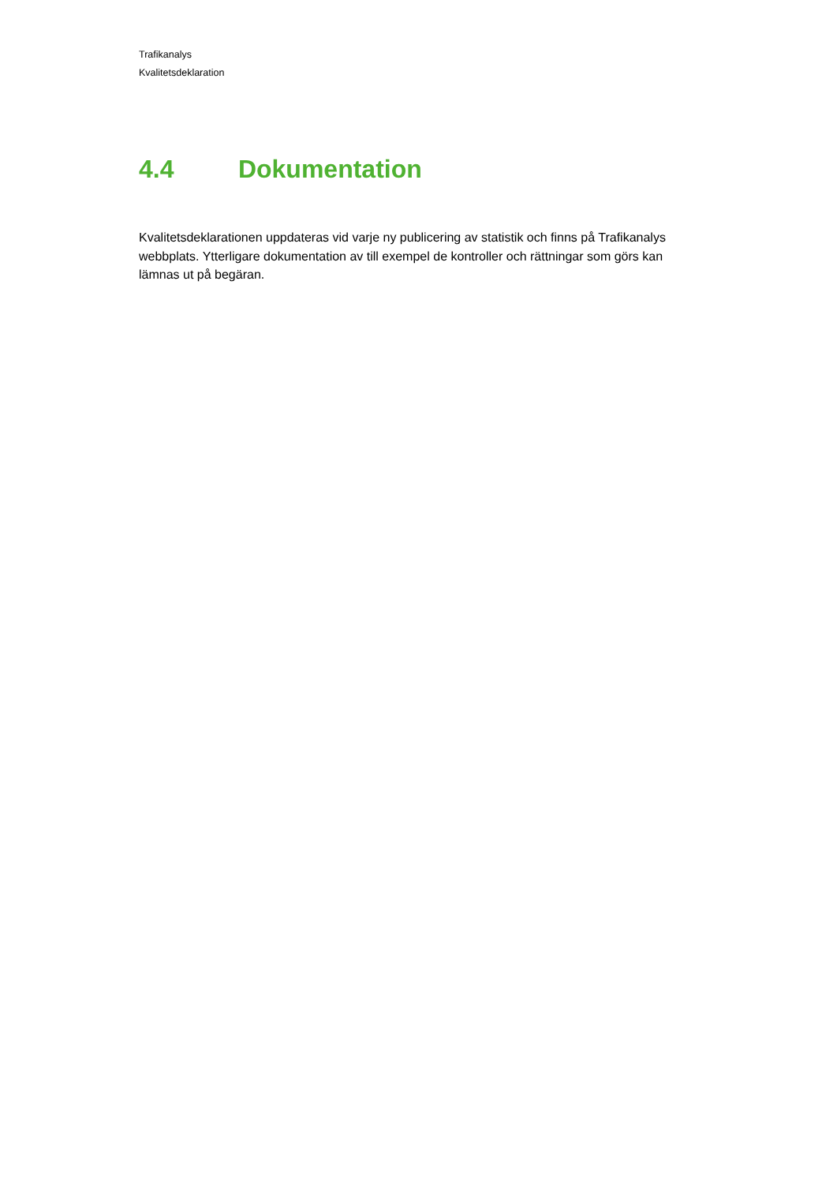Trafikanalys
Kvalitetsdeklaration
4.4 Dokumentation
Kvalitetsdeklarationen uppdateras vid varje ny publicering av statistik och finns på Trafikanalys webbplats. Ytterligare dokumentation av till exempel de kontroller och rättningar som görs kan lämnas ut på begäran.